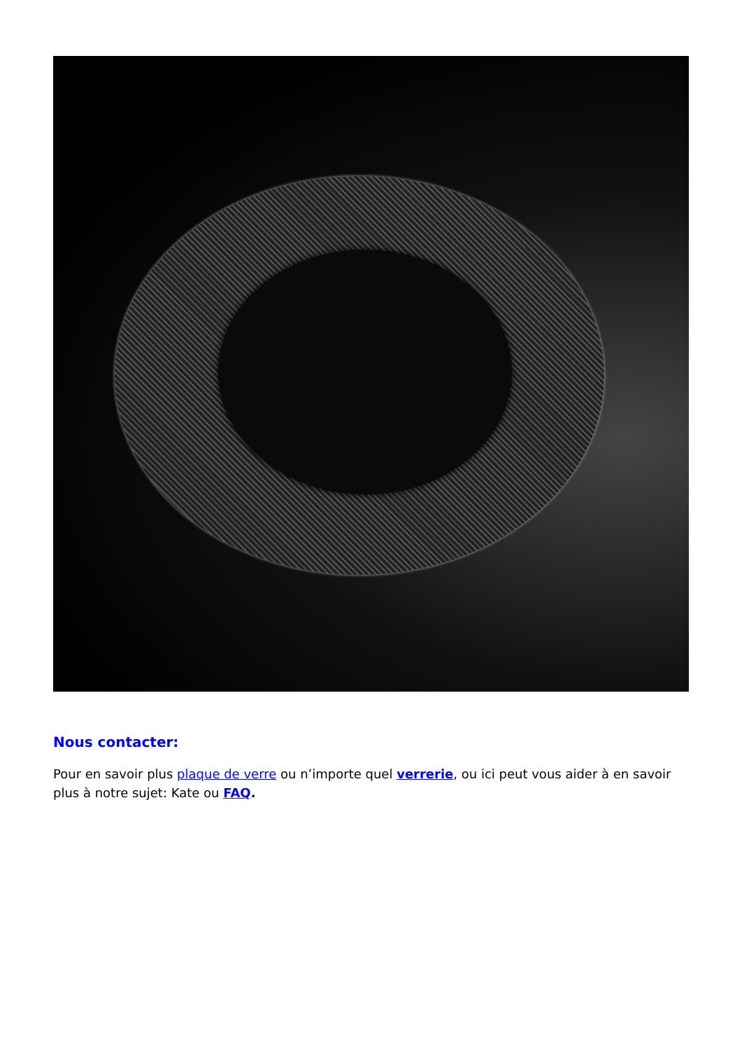Nous contacter:
Pour en savoir plus plaque de verre ou n’importe quel verrerie, ou ici peut vous aider à en savoir plus à notre sujet: Kate ou FAQ.